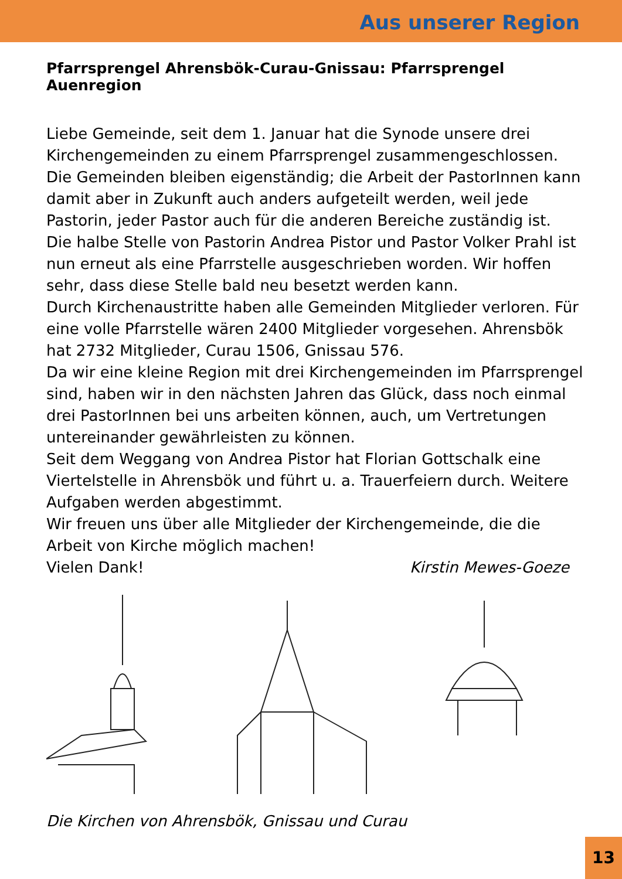Aus unserer Region
Pfarrsprengel Ahrensbök-Curau-Gnissau: Pfarrsprengel Auenregion
Liebe Gemeinde, seit dem 1. Januar hat die Synode unsere drei Kirchengemeinden zu einem Pfarrsprengel zusammengeschlossen. Die Gemeinden bleiben eigenständig; die Arbeit der PastorInnen kann damit aber in Zukunft auch anders aufgeteilt werden, weil jede Pastorin, jeder Pastor auch für die anderen Bereiche zuständig ist.
Die halbe Stelle von Pastorin Andrea Pistor und Pastor Volker Prahl ist nun erneut als eine Pfarrstelle ausgeschrieben worden. Wir hoffen sehr, dass diese Stelle bald neu besetzt werden kann.
Durch Kirchenaustritte haben alle Gemeinden Mitglieder verloren. Für eine volle Pfarrstelle wären 2400 Mitglieder vorgesehen. Ahrensbök hat 2732 Mitglieder, Curau 1506, Gnissau 576.
Da wir eine kleine Region mit drei Kirchengemeinden im Pfarrsprengel sind, haben wir in den nächsten Jahren das Glück, dass noch einmal drei PastorInnen bei uns arbeiten können, auch, um Vertretungen untereinander gewährleisten zu können.
Seit dem Weggang von Andrea Pistor hat Florian Gottschalk eine Viertelstelle in Ahrensbök und führt u. a. Trauerfeiern durch. Weitere Aufgaben werden abgestimmt.
Wir freuen uns über alle Mitglieder der Kirchengemeinde, die die Arbeit von Kirche möglich machen!
Vielen Dank! Kirstin Mewes-Goeze
Die Kirchen von Ahrensbök, Gnissau und Curau
13